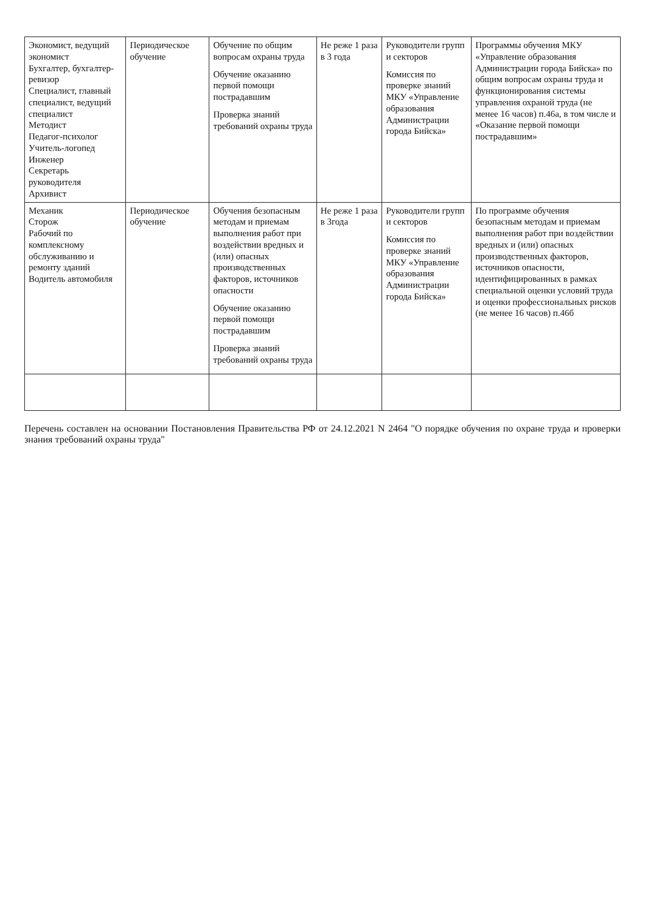| Экономист, ведущий экономист Бухгалтер, бухгалтер-ревизор Специалист, главный специалист, ведущий специалист Методист Педагог-психолог Учитель-логопед Инженер Секретарь руководителя Архивист | Периодическое обучение | Обучение по общим вопросам охраны труда Обучение оказанию первой помощи пострадавшим Проверка знаний требований охраны труда | Не реже 1 раза в 3 года | Руководители групп и секторов Комиссия по проверке знаний МКУ «Управление образования Администрации города Бийска» | Программы обучения МКУ «Управление образования Администрации города Бийска» по общим вопросам охраны труда и функционирования системы управления охраной труда (не менее 16 часов) п.46а, в том числе и «Оказание первой помощи пострадавшим» |
| Механик Сторож Рабочий по комплексному обслуживанию и ремонту зданий Водитель автомобиля | Периодическое обучение | Обучения безопасным методам и приемам выполнения работ при воздействии вредных и (или) опасных производственных факторов, источников опасности Обучение оказанию первой помощи пострадавшим Проверка знаний требований охраны труда | Не реже 1 раза в 3года | Руководители групп и секторов Комиссия по проверке знаний МКУ «Управление образования Администрации города Бийска» | По программе обучения безопасным методам и приемам выполнения работ при воздействии вредных и (или) опасных производственных факторов, источников опасности, идентифицированных в рамках специальной оценки условий труда и оценки профессиональных рисков (не менее 16 часов) п.46б |
Перечень составлен на основании Постановления Правительства РФ от 24.12.2021 N 2464 "О порядке обучения по охране труда и проверки знания требований охраны труда"